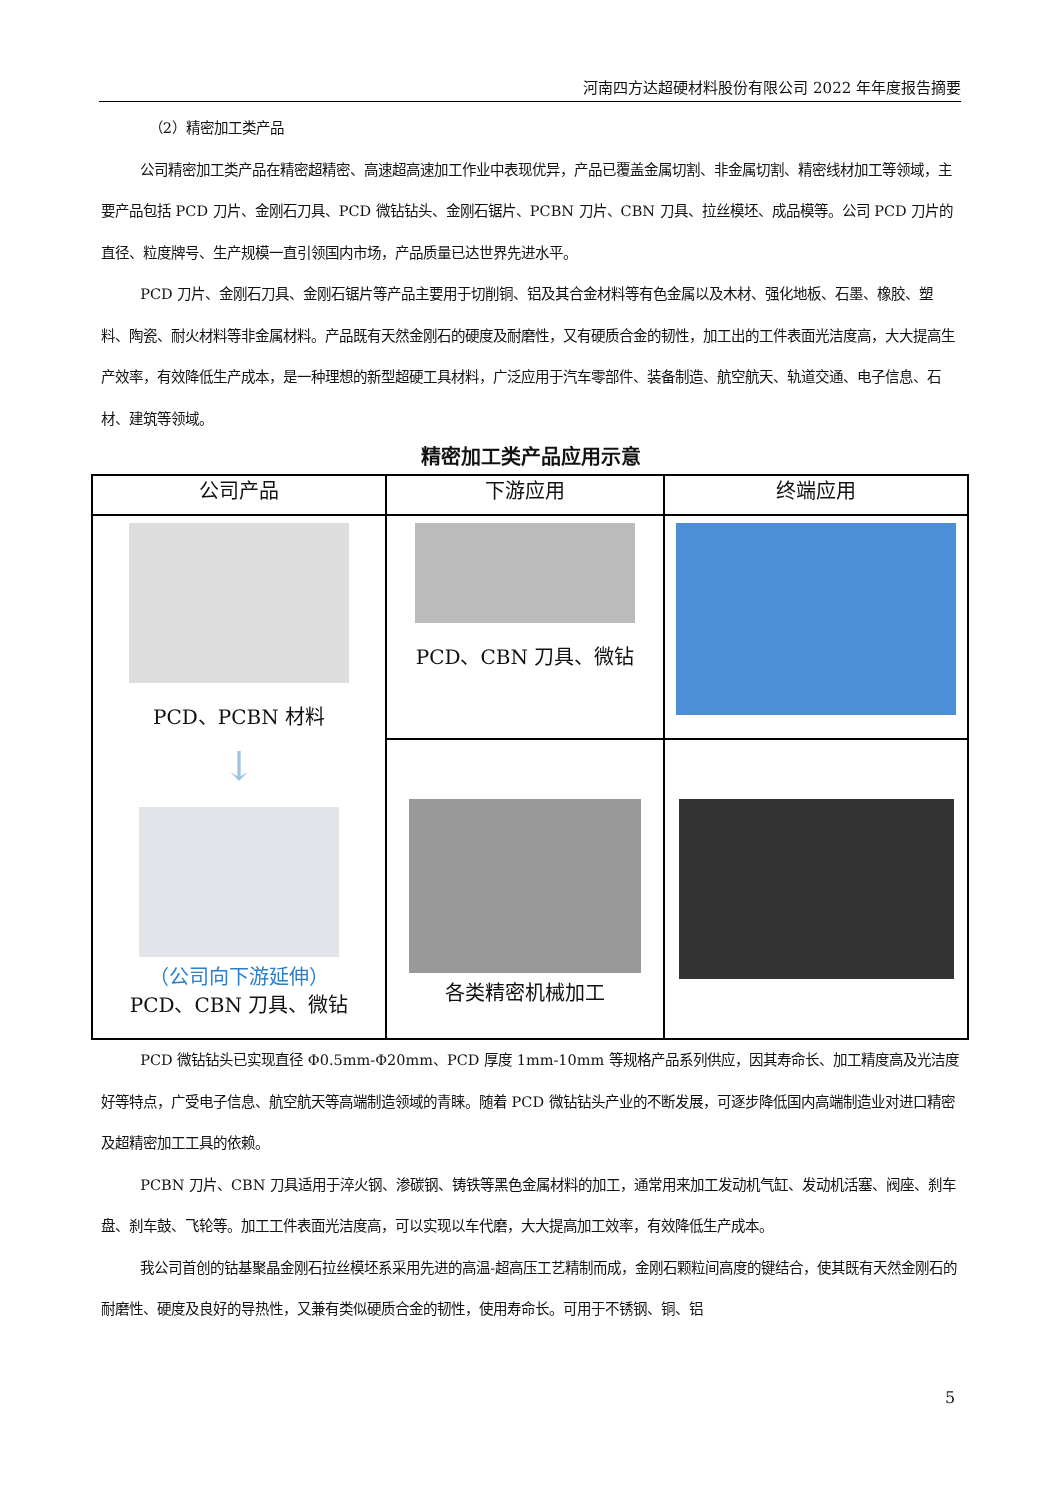河南四方达超硬材料股份有限公司 2022 年年度报告摘要
（2）精密加工类产品
公司精密加工类产品在精密超精密、高速超高速加工作业中表现优异，产品已覆盖金属切割、非金属切割、精密线材加工等领域，主要产品包括 PCD 刀片、金刚石刀具、PCD 微钻钻头、金刚石锯片、PCBN 刀片、CBN 刀具、拉丝模坯、成品模等。公司 PCD 刀片的直径、粒度牌号、生产规模一直引领国内市场，产品质量已达世界先进水平。
PCD 刀片、金刚石刀具、金刚石锯片等产品主要用于切削铜、铝及其合金材料等有色金属以及木材、强化地板、石墨、橡胶、塑料、陶瓷、耐火材料等非金属材料。产品既有天然金刚石的硬度及耐磨性，又有硬质合金的韧性，加工出的工件表面光洁度高，大大提高生产效率，有效降低生产成本，是一种理想的新型超硬工具材料，广泛应用于汽车零部件、装备制造、航空航天、轨道交通、电子信息、石材、建筑等领域。
精密加工类产品应用示意
| 公司产品 | 下游应用 | 终端应用 |
| --- | --- | --- |
| PCD、PCBN 材料 ↓ （公司向下游延伸） PCD、CBN 刀具、微钻 | PCD、CBN 刀具、微钻 | |
| | 各类精密机械加工 | |
PCD 微钻钻头已实现直径 Φ0.5mm-Φ20mm、PCD 厚度 1mm-10mm 等规格产品系列供应，因其寿命长、加工精度高及光洁度好等特点，广受电子信息、航空航天等高端制造领域的青睐。随着 PCD 微钻钻头产业的不断发展，可逐步降低国内高端制造业对进口精密及超精密加工工具的依赖。
PCBN 刀片、CBN 刀具适用于淬火钢、渗碳钢、铸铁等黑色金属材料的加工，通常用来加工发动机气缸、发动机活塞、阀座、刹车盘、刹车鼓、飞轮等。加工工件表面光洁度高，可以实现以车代磨，大大提高加工效率，有效降低生产成本。
我公司首创的钴基聚晶金刚石拉丝模坯系采用先进的高温-超高压工艺精制而成，金刚石颗粒间高度的键结合，使其既有天然金刚石的耐磨性、硬度及良好的导热性，又兼有类似硬质合金的韧性，使用寿命长。可用于不锈钢、铜、铝
5